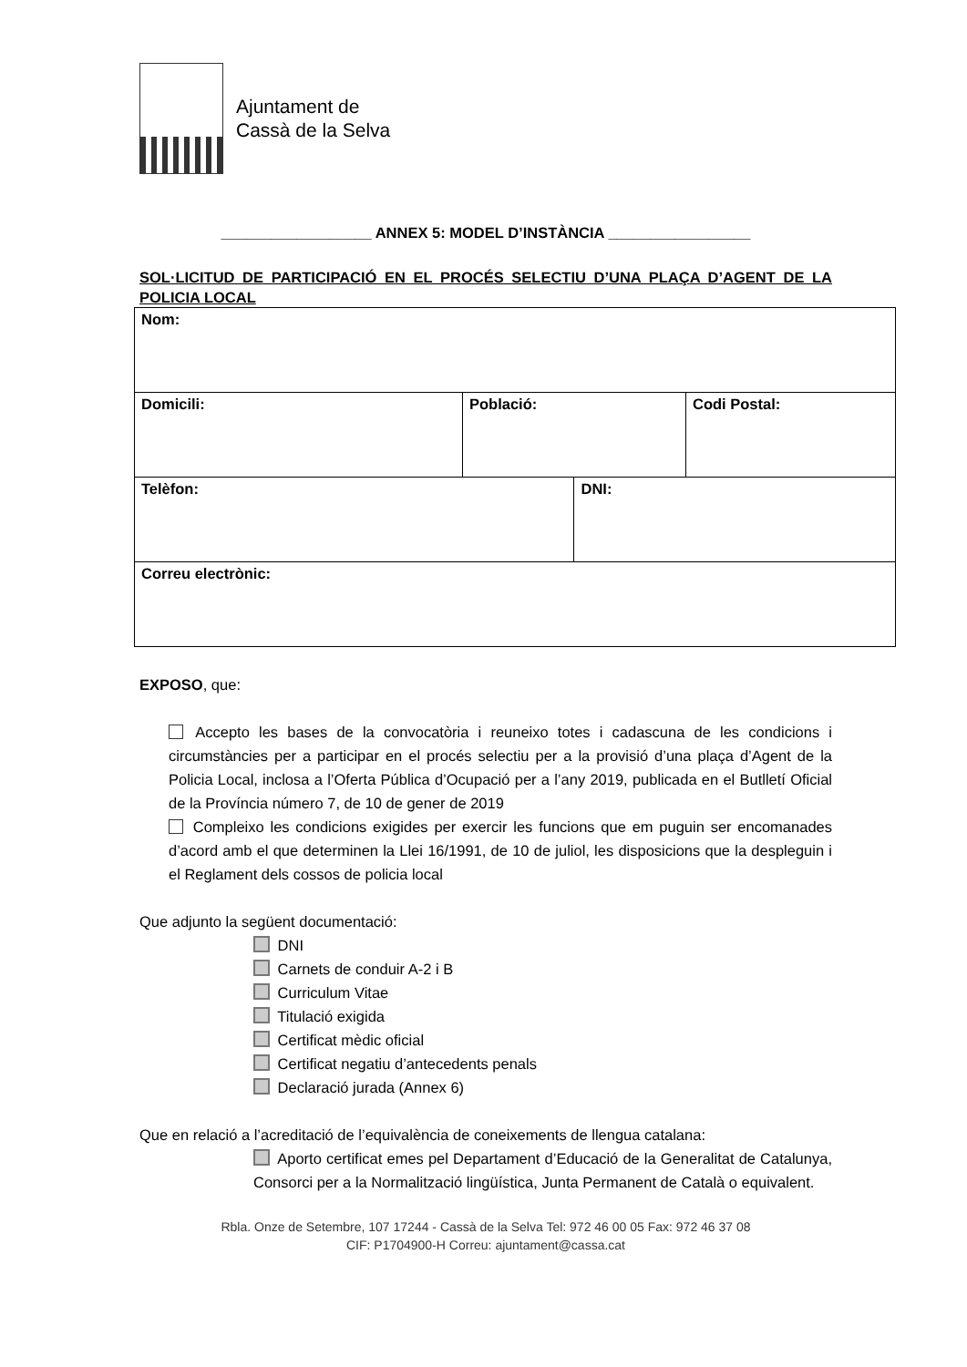Ajuntament de
Cassà de la Selva
__________________ ANNEX 5: MODEL D’INSTÀNCIA _________________
SOL·LICITUD DE PARTICIPACIÓ EN EL PROCÉS SELECTIU D’UNA PLAÇA D’AGENT DE LA POLICIA LOCAL
| Nom: | | | |
| Domicili: | Població: | | Codi Postal: |
| Telèfon: | | DNI: | |
| Correu electrònic: | | | |
EXPOSO, que:
Accepto les bases de la convocatòria i reuneixo totes i cadascuna de les condicions i circumstàncies per a participar en el procés selectiu per a la provisió d’una plaça d’Agent de la Policia Local, inclosa a l’Oferta Pública d’Ocupació per a l’any 2019, publicada en el Butlletí Oficial de la Província número 7, de 10 de gener de 2019
Compleixo les condicions exigides per exercir les funcions que em puguin ser encomanades d’acord amb el que determinen la Llei 16/1991, de 10 de juliol, les disposicions que la despleguin i el Reglament dels cossos de policia local
Que adjunto la següent documentació:
DNI
Carnets de conduir A-2 i B
Curriculum Vitae
Titulació exigida
Certificat mèdic oficial
Certificat negatiu d’antecedents penals
Declaració jurada (Annex 6)
Que en relació a l’acreditació de l’equivalència de coneixements de llengua catalana:
Aporto certificat emes pel Departament d’Educació de la Generalitat de Catalunya, Consorci per a la Normalització lingüística, Junta Permanent de Català o equivalent.
Rbla. Onze de Setembre, 107 17244 - Cassà de la Selva Tel: 972 46 00 05 Fax: 972 46 37 08
CIF: P1704900-H Correu: ajuntament@cassa.cat